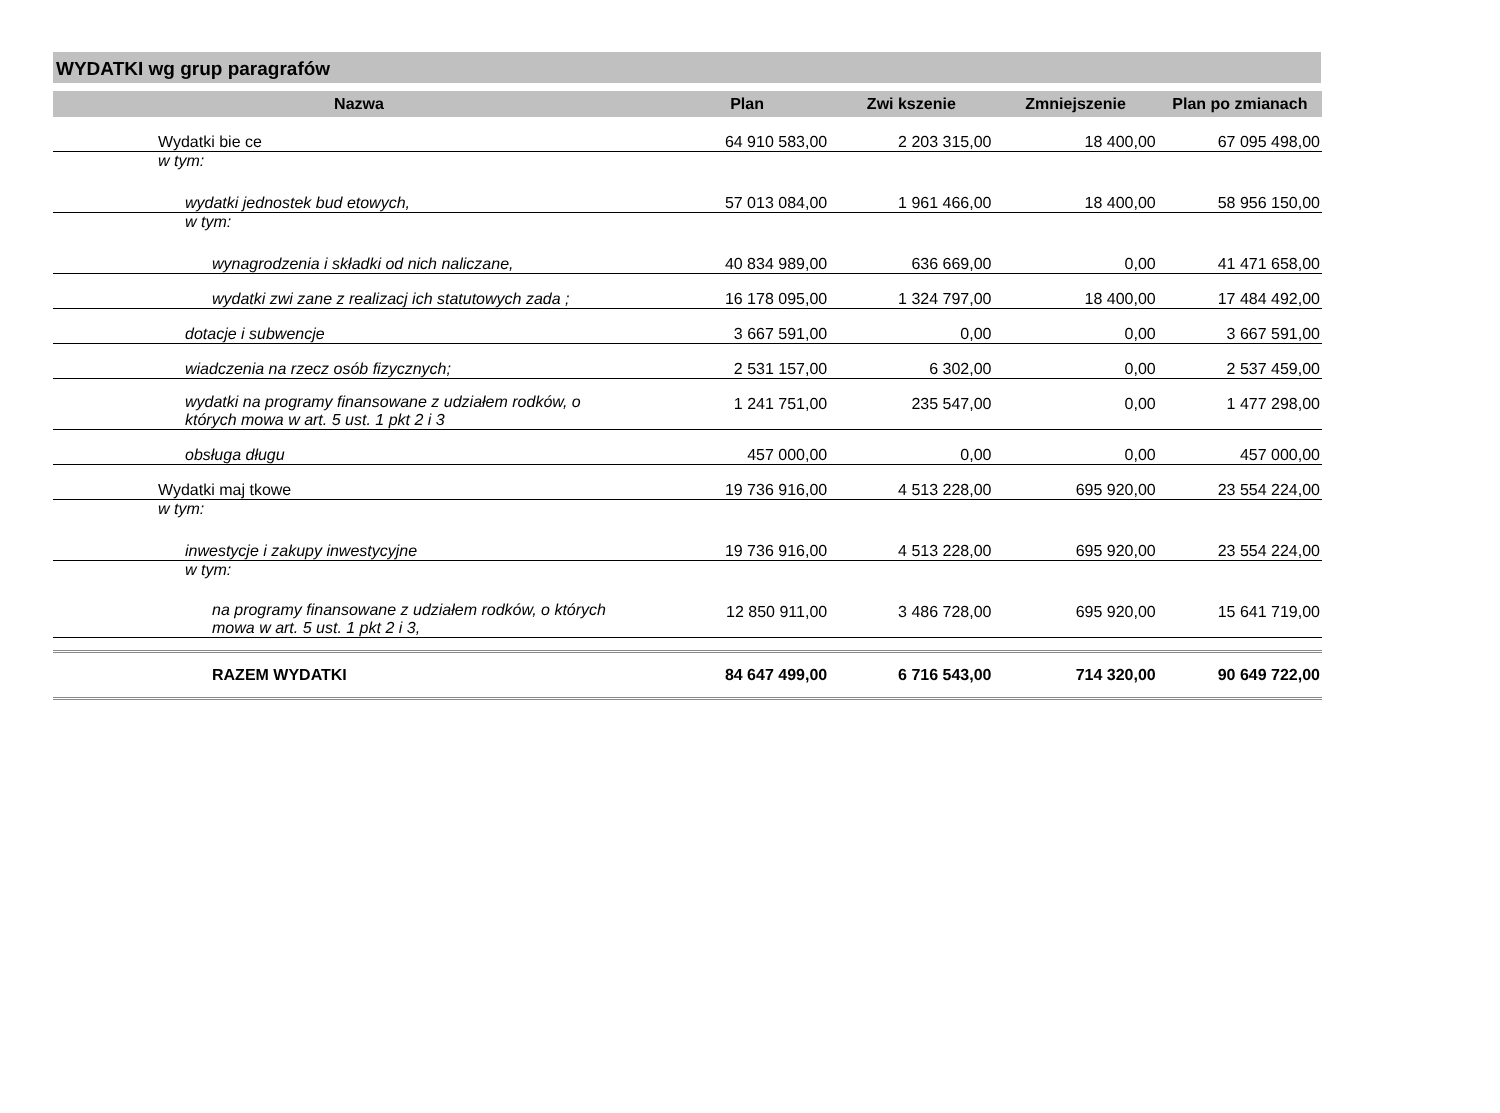WYDATKI wg grup paragrafów
| Nazwa | Plan | Zwi kszenie | Zmniejszenie | Plan po zmianach |
| --- | --- | --- | --- | --- |
| Wydatki bie ce | 64 910 583,00 | 2 203 315,00 | 18 400,00 | 67 095 498,00 |
| w tym: | | | | |
| wydatki jednostek bud etowych, | 57 013 084,00 | 1 961 466,00 | 18 400,00 | 58 956 150,00 |
| w tym: | | | | |
| wynagrodzenia i składki od nich naliczane, | 40 834 989,00 | 636 669,00 | 0,00 | 41 471 658,00 |
| wydatki zwi zane z realizacj ich statutowych zada ; | 16 178 095,00 | 1 324 797,00 | 18 400,00 | 17 484 492,00 |
| dotacje i subwencje | 3 667 591,00 | 0,00 | 0,00 | 3 667 591,00 |
| wiadczenia na rzecz osób fizycznych; | 2 531 157,00 | 6 302,00 | 0,00 | 2 537 459,00 |
| wydatki na programy finansowane z udziałem rodków, o których mowa w art. 5 ust. 1 pkt 2 i 3 | 1 241 751,00 | 235 547,00 | 0,00 | 1 477 298,00 |
| obsługa długu | 457 000,00 | 0,00 | 0,00 | 457 000,00 |
| Wydatki maj tkowe | 19 736 916,00 | 4 513 228,00 | 695 920,00 | 23 554 224,00 |
| w tym: | | | | |
| inwestycje i zakupy inwestycyjne | 19 736 916,00 | 4 513 228,00 | 695 920,00 | 23 554 224,00 |
| w tym: | | | | |
| na programy finansowane z udziałem rodków, o których mowa w art. 5 ust. 1 pkt 2 i 3, | 12 850 911,00 | 3 486 728,00 | 695 920,00 | 15 641 719,00 |
| RAZEM WYDATKI | 84 647 499,00 | 6 716 543,00 | 714 320,00 | 90 649 722,00 |